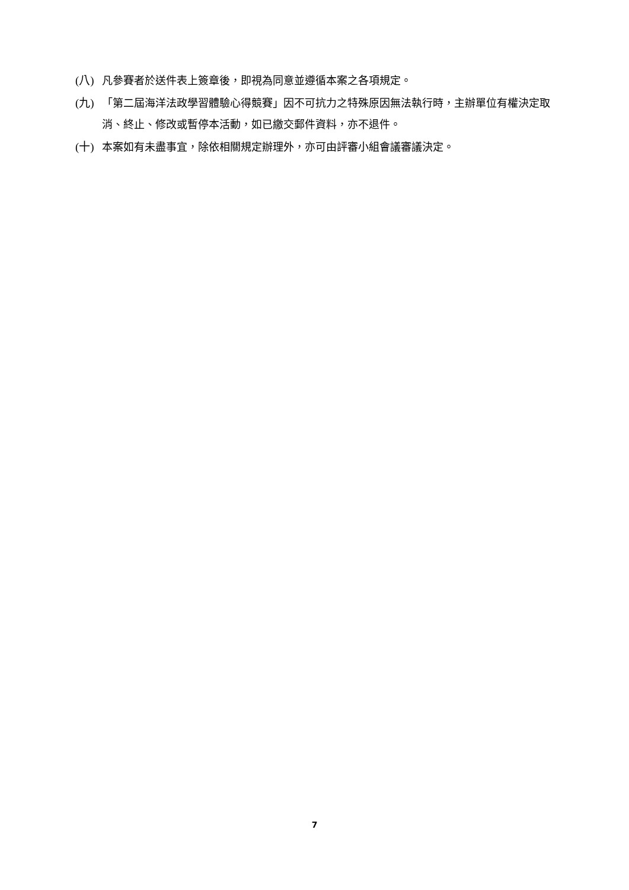(八) 凡參賽者於送件表上簽章後，即視為同意並遵循本案之各項規定。
(九) 「第二屆海洋法政學習體驗心得競賽」因不可抗力之特殊原因無法執行時，主辦單位有權決定取消、終止、修改或暫停本活動，如已繳交郵件資料，亦不退件。
(十) 本案如有未盡事宜，除依相關規定辦理外，亦可由評審小組會議審議決定。
7